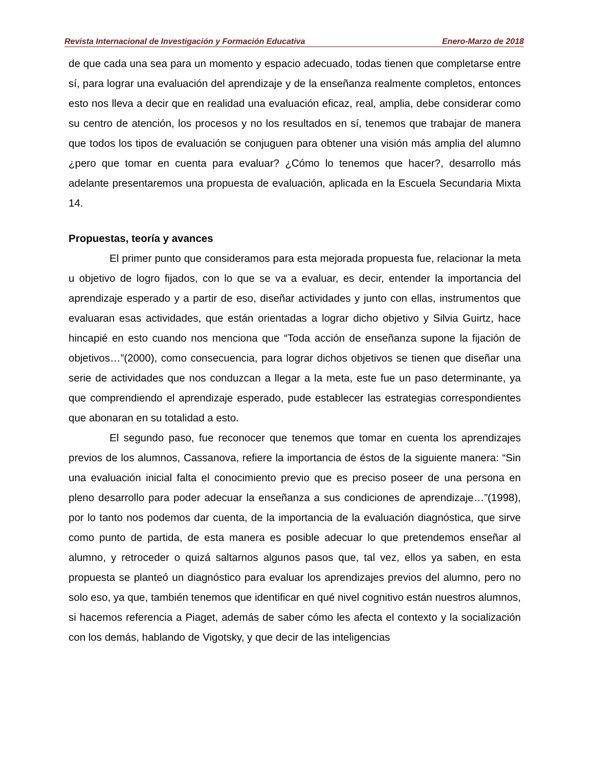Revista Internacional de Investigación y Formación Educativa Enero-Marzo de 2018
de que cada una sea para un momento y espacio adecuado, todas tienen que completarse entre sí, para lograr una evaluación del aprendizaje y de la enseñanza realmente completos, entonces esto nos lleva a decir que en realidad una evaluación eficaz, real, amplia, debe considerar como su centro de atención, los procesos y no los resultados en sí, tenemos que trabajar de manera que todos los tipos de evaluación se conjuguen para obtener una visión más amplia del alumno ¿pero que tomar en cuenta para evaluar? ¿Cómo lo tenemos que hacer?, desarrollo más adelante presentaremos una propuesta de evaluación, aplicada en la Escuela Secundaria Mixta 14.
Propuestas, teoría y avances
El primer punto que consideramos para esta mejorada propuesta fue, relacionar la meta u objetivo de logro fijados, con lo que se va a evaluar, es decir, entender la importancia del aprendizaje esperado y a partir de eso, diseñar actividades y junto con ellas, instrumentos que evaluaran esas actividades, que están orientadas a lograr dicho objetivo y Silvia Guirtz, hace hincapié en esto cuando nos menciona que “Toda acción de enseñanza supone la fijación de objetivos…”(2000), como consecuencia, para lograr dichos objetivos se tienen que diseñar una serie de actividades que nos conduzcan a llegar a la meta, este fue un paso determinante, ya que comprendiendo el aprendizaje esperado, pude establecer las estrategias correspondientes que abonaran en su totalidad a esto.
El segundo paso, fue reconocer que tenemos que tomar en cuenta los aprendizajes previos de los alumnos, Cassanova, refiere la importancia de éstos de la siguiente manera: “Sin una evaluación inicial falta el conocimiento previo que es preciso poseer de una persona en pleno desarrollo para poder adecuar la enseñanza a sus condiciones de aprendizaje…”(1998), por lo tanto nos podemos dar cuenta, de la importancia de la evaluación diagnóstica, que sirve como punto de partida, de esta manera es posible adecuar lo que pretendemos enseñar al alumno, y retroceder o quizá saltarnos algunos pasos que, tal vez, ellos ya saben, en esta propuesta se planteó un diagnóstico para evaluar los aprendizajes previos del alumno, pero no solo eso, ya que, también tenemos que identificar en qué nivel cognitivo están nuestros alumnos, si hacemos referencia a Piaget, además de saber cómo les afecta el contexto y la socialización con los demás, hablando de Vigotsky, y que decir de las inteligencias